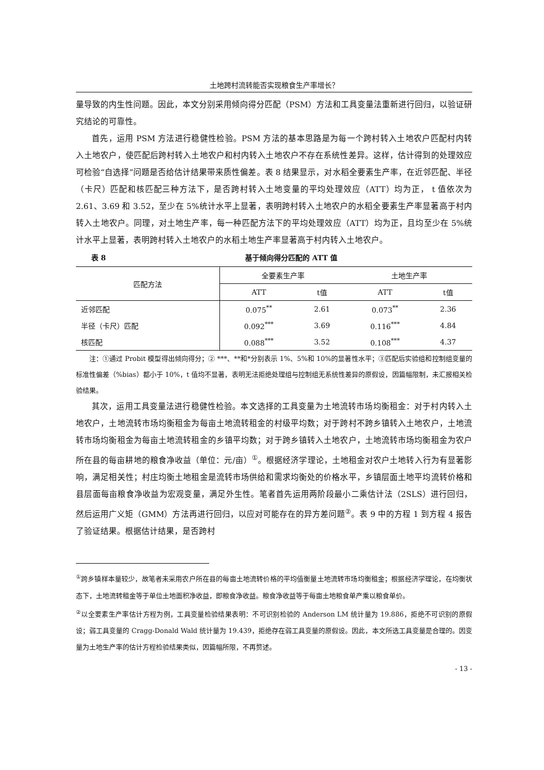土地跨村流转能否实现粮食生产率增长？
量导致的内生性问题。因此，本文分别采用倾向得分匹配（PSM）方法和工具变量法重新进行回归，以验证研究结论的可靠性。
首先，运用 PSM 方法进行稳健性检验。PSM 方法的基本思路是为每一个跨村转入土地农户匹配村内转入土地农户，使匹配后跨村转入土地农户和村内转入土地农户不存在系统性差异。这样，估计得到的处理效应可检验“自选择”问题是否给估计结果带来质性偏差。表 8 结果显示，对水稻全要素生产率，在近邻匹配、半径（卡尺）匹配和核匹配三种方法下，是否跨村转入土地变量的平均处理效应（ATT）均为正， t 值依次为 2.61、3.69 和 3.52，至少在 5%统计水平上显著，表明跨村转入土地农户的水稻全要素生产率显著高于村内转入土地农户。同理，对土地生产率，每一种匹配方法下的平均处理效应（ATT）均为正，且均至少在 5%统计水平上显著，表明跨村转入土地农户的水稻土地生产率显著高于村内转入土地农户。
表 8 基于倾向得分匹配的 ATT 值
| 匹配方法 | 全要素生产率 | | 土地生产率 | |
| --- | --- | --- | --- | --- |
| | ATT | t值 | ATT | t值 |
| 近邻匹配 | 0.075<sup>**</sup> | 2.61 | 0.073<sup>**</sup> | 2.36 |
| 半径（卡尺）匹配 | 0.092<sup>***</sup> | 3.69 | 0.116<sup>***</sup> | 4.84 |
| 核匹配 | 0.088<sup>***</sup> | 3.52 | 0.108<sup>***</sup> | 4.37 |
注：①通过 Probit 模型得出倾向得分；② ***、**和*分别表示 1%、5%和 10%的显著性水平；③匹配后实验组和控制组变量的标准性偏差（%bias）都小于 10%，t 值均不显著，表明无法拒绝处理组与控制组无系统性差异的原假设，因篇幅限制，未汇报相关检验结果。
其次，运用工具变量法进行稳健性检验。本文选择的工具变量为土地流转市场均衡租金：对于村内转入土地农户，土地流转市场均衡租金为每亩土地流转租金的村级平均数；对于跨村不跨乡镇转入土地农户，土地流转市场均衡租金为每亩土地流转租金的乡镇平均数；对于跨乡镇转入土地农户，土地流转市场均衡租金为农户所在县的每亩耕地的粮食净收益（单位：元/亩）<sup>①</sup>。根据经济学理论，土地租金对农户土地转入行为有显著影响，满足相关性；村庄均衡土地租金是流转市场供给和需求均衡处的价格水平，乡镇层面土地平均流转价格和县层面每亩粮食净收益为宏观变量，满足外生性。笔者首先运用两阶段最小二乘估计法（2SLS）进行回归，然后运用广义矩（GMM）方法再进行回归，以应对可能存在的异方差问题<sup>②</sup>。表 9 中的方程 1 到方程 4 报告了验证结果。根据估计结果，是否跨村
<sup>①</sup>跨乡镇样本量较少，故笔者未采用农户所在县的每亩土地流转价格的平均值衡量土地流转市场均衡租金；根据经济学理论，在均衡状态下，土地流转租金等于单位土地面积净收益，即粮食净收益。粮食净收益等于每亩土地粮食单产乘以粮食单价。
<sup>②</sup>以全要素生产率估计方程为例，工具变量检验结果表明：不可识别检验的 Anderson LM 统计量为 19.886，拒绝不可识别的原假设；弱工具变量的 Cragg-Donald Wald 统计量为 19.439，拒绝存在弱工具变量的原假设。因此，本文所选工具变量是合理的。因变量为土地生产率的估计方程检验结果类似，因篇幅所限，不再赘述。
- 13 -